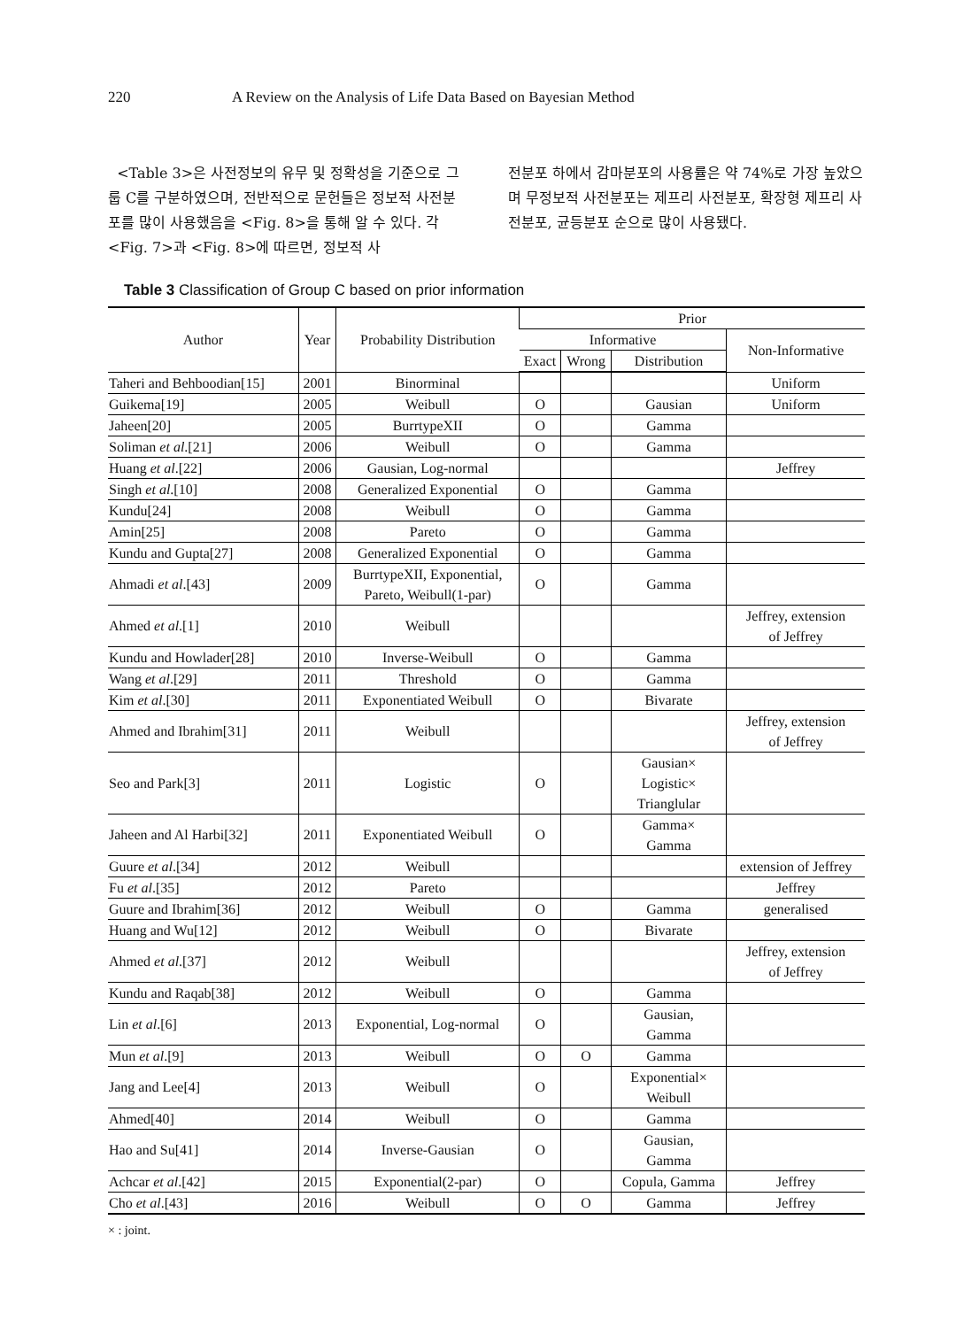220 A Review on the Analysis of Life Data Based on Bayesian Method
<Table 3>은 사전정보의 유무 및 정확성을 기준으로 그룹 C를 구분하였으며, 전반적으로 문헌들은 정보적 사전분포를 많이 사용했음을 <Fig. 8>을 통해 알 수 있다. 각 <Fig. 7>과 <Fig. 8>에 따르면, 정보적 사
전분포 하에서 감마분포의 사용률은 약 74%로 가장 높았으며 무정보적 사전분포는 제프리 사전분포, 확장형 제프리 사전분포, 균등분포 순으로 많이 사용됐다.
Table 3 Classification of Group C based on prior information
| Author | Year | Probability Distribution | Prior | | | |
| --- | --- | --- | --- | --- | --- | --- |
| | | | Informative | | | Non-Informative |
| | | | Exact | Wrong | Distribution | |
| Taheri and Behboodian[15] | 2001 | Binorminal | | | | Uniform |
| Guikema[19] | 2005 | Weibull | O | | Gausian | Uniform |
| Jaheen[20] | 2005 | BurrtypeXII | O | | Gamma | |
| Soliman et al .[21] | 2006 | Weibull | O | | Gamma | |
| Huang et al .[22] | 2006 | Gausian, Log-normal | | | | Jeffrey |
| Singh et al .[10] | 2008 | Generalized Exponential | O | | Gamma | |
| Kundu[24] | 2008 | Weibull | O | | Gamma | |
| Amin[25] | 2008 | Pareto | O | | Gamma | |
| Kundu and Gupta[27] | 2008 | Generalized Exponential | O | | Gamma | |
| Ahmadi et al .[43] | 2009 | BurrtypeXII, Exponential, Pareto, Weibull(1-par) | O | | Gamma | |
| Ahmed et al .[1] | 2010 | Weibull | | | | Jeffrey, extension of Jeffrey |
| Kundu and Howlader[28] | 2010 | Inverse-Weibull | O | | Gamma | |
| Wang et al .[29] | 2011 | Threshold | O | | Gamma | |
| Kim et al .[30] | 2011 | Exponentiated Weibull | O | | Bivarate | |
| Ahmed and Ibrahim[31] | 2011 | Weibull | | | | Jeffrey, extension of Jeffrey |
| Seo and Park[3] | 2011 | Logistic | O | | Gausian× Logistic× Trianglular | |
| Jaheen and Al Harbi[32] | 2011 | Exponentiated Weibull | O | | Gamma× Gamma | |
| Guure et al .[34] | 2012 | Weibull | | | | extension of Jeffrey |
| Fu et al .[35] | 2012 | Pareto | | | | Jeffrey |
| Guure and Ibrahim[36] | 2012 | Weibull | O | | Gamma | generalised |
| Huang and Wu[12] | 2012 | Weibull | O | | Bivarate | |
| Ahmed et al .[37] | 2012 | Weibull | | | | Jeffrey, extension of Jeffrey |
| Kundu and Raqab[38] | 2012 | Weibull | O | | Gamma | |
| Lin et al .[6] | 2013 | Exponential, Log-normal | O | | Gausian, Gamma | |
| Mun et al .[9] | 2013 | Weibull | O | O | Gamma | |
| Jang and Lee[4] | 2013 | Weibull | O | | Exponential× Weibull | |
| Ahmed[40] | 2014 | Weibull | O | | Gamma | |
| Hao and Su[41] | 2014 | Inverse-Gausian | O | | Gausian, Gamma | |
| Achcar et al .[42] | 2015 | Exponential(2-par) | O | | Copula, Gamma | Jeffrey |
| Cho et al .[43] | 2016 | Weibull | O | O | Gamma | Jeffrey |
× : joint.